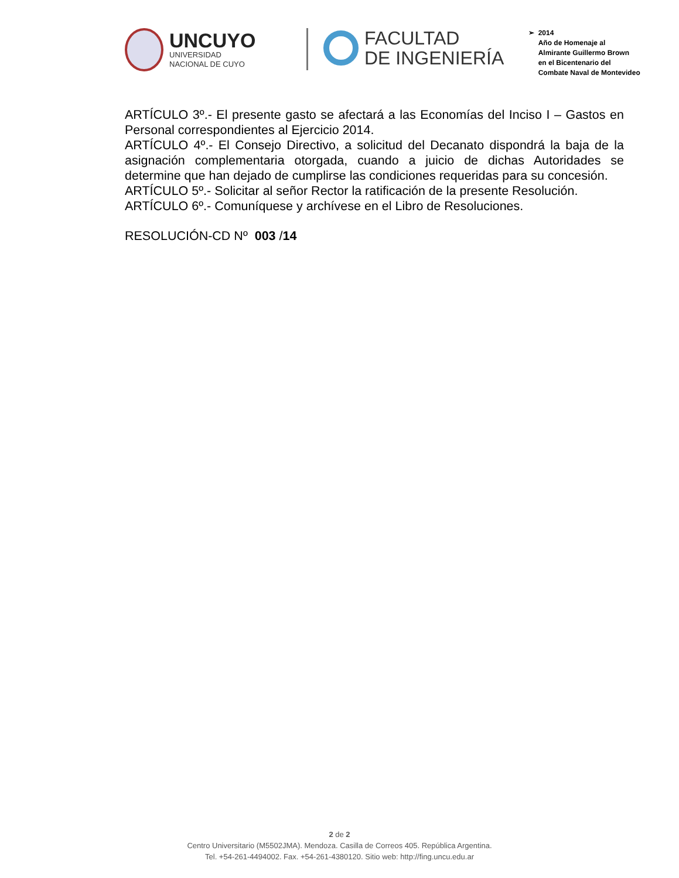UNCUYO
UNIVERSIDAD
NACIONAL DE CUYO
FACULTAD
DE INGENIERÍA
➢ 2014
Año de Homenaje al
Almirante Guillermo Brown
en el Bicentenario del
Combate Naval de Montevideo
ARTÍCULO 3º.- El presente gasto se afectará a las Economías del Inciso I – Gastos en Personal correspondientes al Ejercicio 2014.
ARTÍCULO 4º.- El Consejo Directivo, a solicitud del Decanato dispondrá la baja de la asignación complementaria otorgada, cuando a juicio de dichas Autoridades se determine que han dejado de cumplirse las condiciones requeridas para su concesión.
ARTÍCULO 5º.- Solicitar al señor Rector la ratificación de la presente Resolución.
ARTÍCULO 6º.- Comuníquese y archívese en el Libro de Resoluciones.
RESOLUCIÓN-CD Nº 003 /14
2 de 2
Centro Universitario (M5502JMA). Mendoza. Casilla de Correos 405. República Argentina.
Tel. +54-261-4494002. Fax. +54-261-4380120. Sitio web: http://fing.uncu.edu.ar